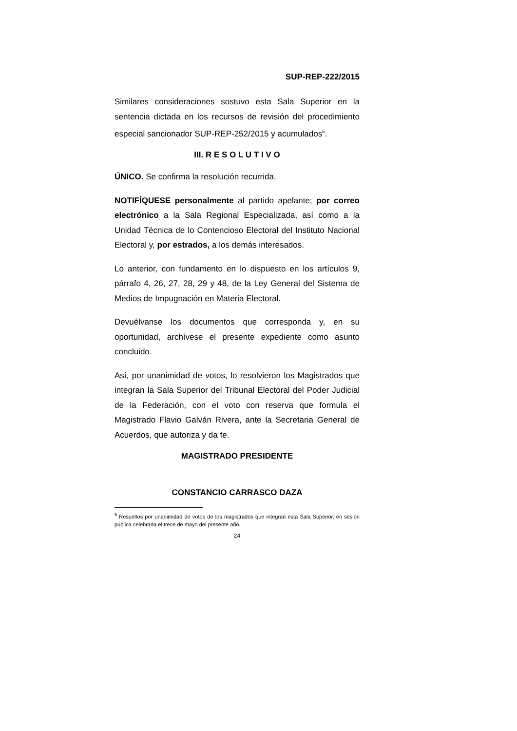SUP-REP-222/2015
Similares consideraciones sostuvo esta Sala Superior en la sentencia dictada en los recursos de revisión del procedimiento especial sancionador SUP-REP-252/2015 y acumulados<sup>5</sup>.
III. R E S O L U T I V O
ÚNICO. Se confirma la resolución recurrida.
NOTIFÍQUESE personalmente al partido apelante; por correo electrónico a la Sala Regional Especializada, así como a la Unidad Técnica de lo Contencioso Electoral del Instituto Nacional Electoral y, por estrados, a los demás interesados.
Lo anterior, con fundamento en lo dispuesto en los artículos 9, párrafo 4, 26, 27, 28, 29 y 48, de la Ley General del Sistema de Medios de Impugnación en Materia Electoral.
Devuélvanse los documentos que corresponda y, en su oportunidad, archívese el presente expediente como asunto concluido.
Así, por unanimidad de votos, lo resolvieron los Magistrados que integran la Sala Superior del Tribunal Electoral del Poder Judicial de la Federación, con el voto con reserva que formula el Magistrado Flavio Galván Rivera, ante la Secretaria General de Acuerdos, que autoriza y da fe.
MAGISTRADO PRESIDENTE
CONSTANCIO CARRASCO DAZA
<sup>5</sup> Resueltos por unanimidad de votos de los magistrados que integran esta Sala Superior, en sesión pública celebrada el trece de mayo del presente año.
24